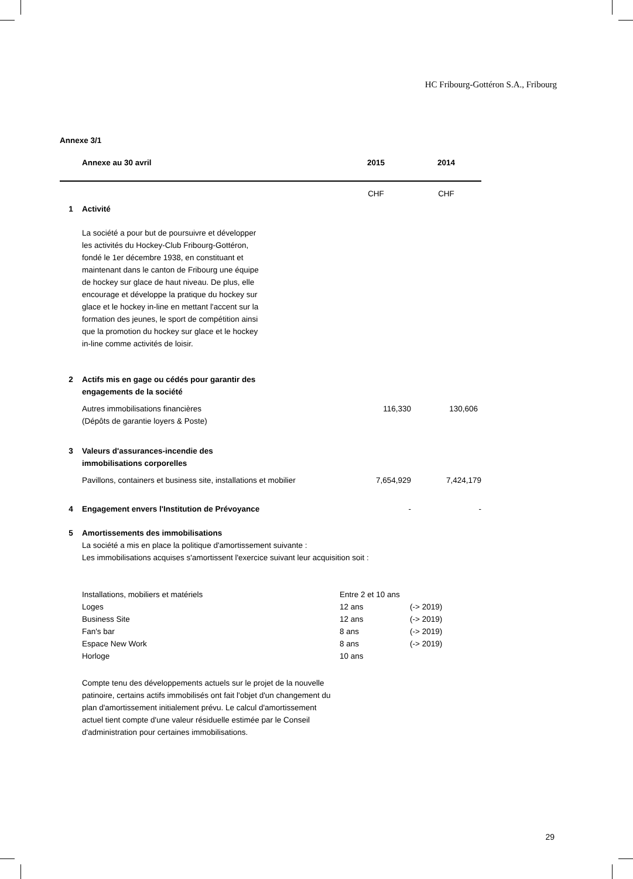HC Fribourg-Gottéron S.A., Fribourg
Annexe 3/1
| | Annexe au 30 avril | 2015 | 2014 |
| --- | --- | --- | --- |
| | | CHF | CHF |
| 1 | Activité | | |
| | La société a pour but de poursuivre et développer les activités du Hockey-Club Fribourg-Gottéron, fondé le 1er décembre 1938, en constituant et maintenant dans le canton de Fribourg une équipe de hockey sur glace de haut niveau. De plus, elle encourage et développe la pratique du hockey sur glace et le hockey in-line en mettant l'accent sur la formation des jeunes, le sport de compétition ainsi que la promotion du hockey sur glace et le hockey in-line comme activités de loisir. | | |
| 2 | Actifs mis en gage ou cédés pour garantir des engagements de la société | | |
| | Autres immobilisations financières (Dépôts de garantie loyers & Poste) | 116,330 | 130,606 |
| 3 | Valeurs d'assurances-incendie des immobilisations corporelles | | |
| | Pavillons, containers et business site, installations et mobilier | 7,654,929 | 7,424,179 |
| 4 | Engagement envers l'Institution de Prévoyance | - | - |
| 5 | Amortissements des immobilisations La société a mis en place la politique d'amortissement suivante : Les immobilisations acquises s'amortissent l'exercice suivant leur acquisition soit : | | |
| | Installations, mobiliers et matériels | Entre 2 et 10 ans | |
| | Loges | 12 ans | (-> 2019) |
| | Business Site | 12 ans | (-> 2019) |
| | Fan's bar | 8 ans | (-> 2019) |
| | Espace New Work | 8 ans | (-> 2019) |
| | Horloge | 10 ans | |
Compte tenu des développements actuels sur le projet de la nouvelle patinoire, certains actifs immobilisés ont fait l'objet d'un changement du plan d'amortissement initialement prévu. Le calcul d'amortissement actuel tient compte d'une valeur résiduelle estimée par le Conseil d'administration pour certaines immobilisations.
29